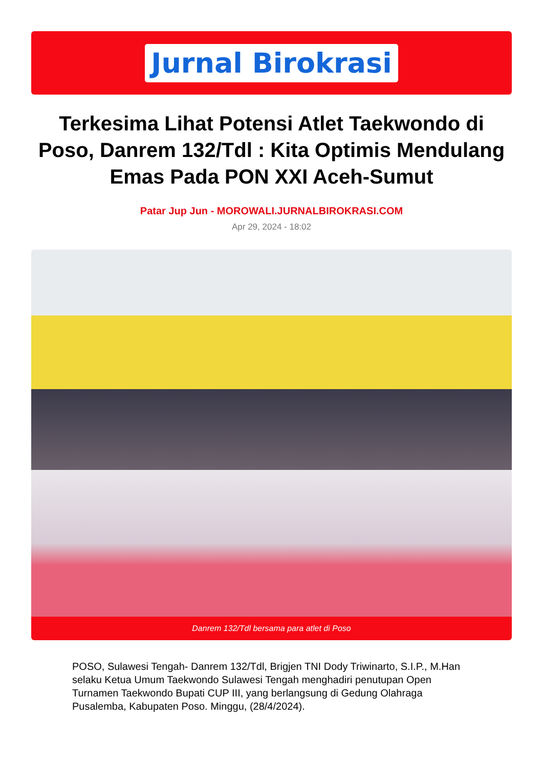Jurnal Birokrasi
Terkesima Lihat Potensi Atlet Taekwondo di Poso, Danrem 132/Tdl : Kita Optimis Mendulang Emas Pada PON XXI Aceh-Sumut
Patar Jup Jun - MOROWALI.JURNALBIROKRASI.COM
Apr 29, 2024 - 18:02
Danrem 132/Tdl bersama para atlet di Poso
POSO, Sulawesi Tengah- Danrem 132/Tdl, Brigjen TNI Dody Triwinarto, S.I.P., M.Han selaku Ketua Umum Taekwondo Sulawesi Tengah menghadiri penutupan Open Turnamen Taekwondo Bupati CUP III, yang berlangsung di Gedung Olahraga Pusalemba, Kabupaten Poso. Minggu, (28/4/2024).